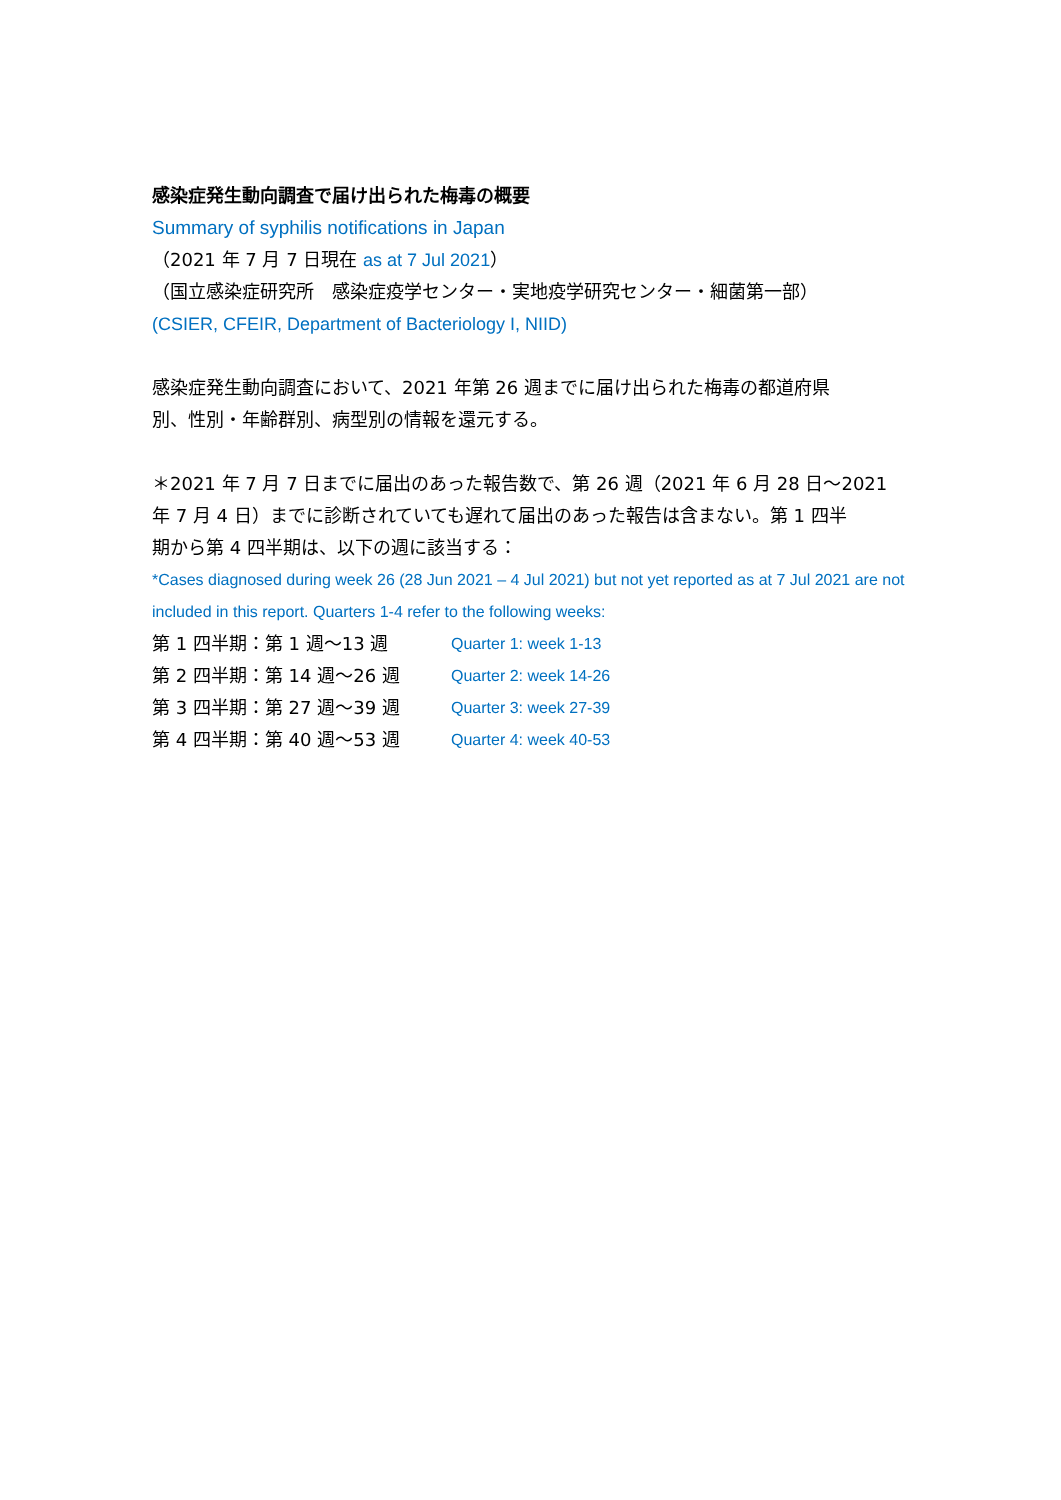感染症発生動向調査で届け出られた梅毒の概要
Summary of syphilis notifications in Japan
（2021 年 7 月 7 日現在 as at 7 Jul 2021）
（国立感染症研究所　感染症疫学センター・実地疫学研究センター・細菌第一部）
(CSIER, CFEIR, Department of Bacteriology I, NIID)
感染症発生動向調査において、2021 年第 26 週までに届け出られた梅毒の都道府県
別、性別・年齢群別、病型別の情報を還元する。
＊2021 年 7 月 7 日までに届出のあった報告数で、第 26 週（2021 年 6 月 28 日～2021
年 7 月 4 日）までに診断されていても遅れて届出のあった報告は含まない。第 1 四半
期から第 4 四半期は、以下の週に該当する：
*Cases diagnosed during week 26 (28 Jun 2021 – 4 Jul 2021) but not yet reported as at 7 Jul 2021 are not
included in this report. Quarters 1-4 refer to the following weeks:
第 1 四半期：第 1 週～13 週 Quarter 1: week 1-13
第 2 四半期：第 14 週～26 週 Quarter 2: week 14-26
第 3 四半期：第 27 週～39 週 Quarter 3: week 27-39
第 4 四半期：第 40 週～53 週 Quarter 4: week 40-53